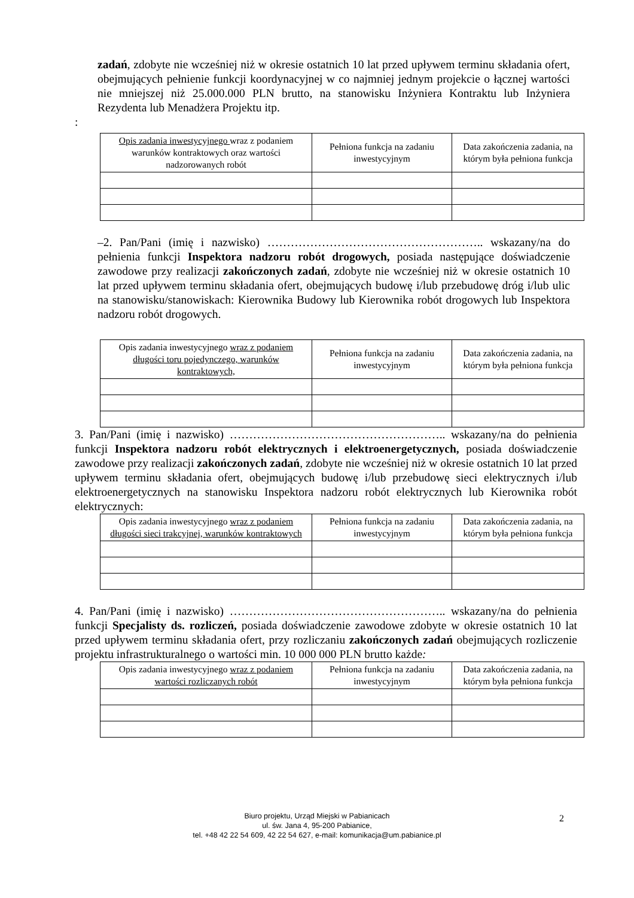zadań, zdobyte nie wcześniej niż w okresie ostatnich 10 lat przed upływem terminu składania ofert, obejmujących pełnienie funkcji koordynacyjnej w co najmniej jednym projekcie o łącznej wartości nie mniejszej niż 25.000.000 PLN brutto, na stanowisku Inżyniera Kontraktu lub Inżyniera Rezydenta lub Menadżera Projektu itp.
:
| Opis zadania inwestycyjnego wraz z podaniem warunków kontraktowych oraz wartości nadzorowanych robót | Pełniona funkcja na zadaniu inwestycyjnym | Data zakończenia zadania, na którym była pełniona funkcja |
| --- | --- | --- |
–2. Pan/Pani (imię i nazwisko) ……………………………………………….. wskazany/na do pełnienia funkcji Inspektora nadzoru robót drogowych, posiada następujące doświadczenie zawodowe przy realizacji zakończonych zadań, zdobyte nie wcześniej niż w okresie ostatnich 10 lat przed upływem terminu składania ofert, obejmujących budowę i/lub przebudowę dróg i/lub ulic na stanowisku/stanowiskach: Kierownika Budowy lub Kierownika robót drogowych lub Inspektora nadzoru robót drogowych.
| Opis zadania inwestycyjnego wraz z podaniem długości toru pojedynczego, warunków kontraktowych, | Pełniona funkcja na zadaniu inwestycyjnym | Data zakończenia zadania, na którym była pełniona funkcja |
| --- | --- | --- |
3. Pan/Pani (imię i nazwisko) ……………………………………………….. wskazany/na do pełnienia funkcji Inspektora nadzoru robót elektrycznych i elektroenergetycznych, posiada doświadczenie zawodowe przy realizacji zakończonych zadań, zdobyte nie wcześniej niż w okresie ostatnich 10 lat przed upływem terminu składania ofert, obejmujących budowę i/lub przebudowę sieci elektrycznych i/lub elektroenergetycznych na stanowisku Inspektora nadzoru robót elektrycznych lub Kierownika robót elektrycznych:
| Opis zadania inwestycyjnego wraz z podaniem długości sieci trakcyjnej, warunków kontraktowych | Pełniona funkcja na zadaniu inwestycyjnym | Data zakończenia zadania, na którym była pełniona funkcja |
| --- | --- | --- |
4. Pan/Pani (imię i nazwisko) ……………………………………………….. wskazany/na do pełnienia funkcji Specjalisty ds. rozliczeń, posiada doświadczenie zawodowe zdobyte w okresie ostatnich 10 lat przed upływem terminu składania ofert, przy rozliczaniu zakończonych zadań obejmujących rozliczenie projektu infrastrukturalnego o wartości min. 10 000 000 PLN brutto każde:
| Opis zadania inwestycyjnego wraz z podaniem wartości rozliczanych robót | Pełniona funkcja na zadaniu inwestycyjnym | Data zakończenia zadania, na którym była pełniona funkcja |
| --- | --- | --- |
Biuro projektu, Urząd Miejski w Pabianicach
ul. św. Jana 4, 95-200 Pabianice,
tel. +48 42 22 54 609, 42 22 54 627, e-mail: komunikacja@um.pabianice.pl
2